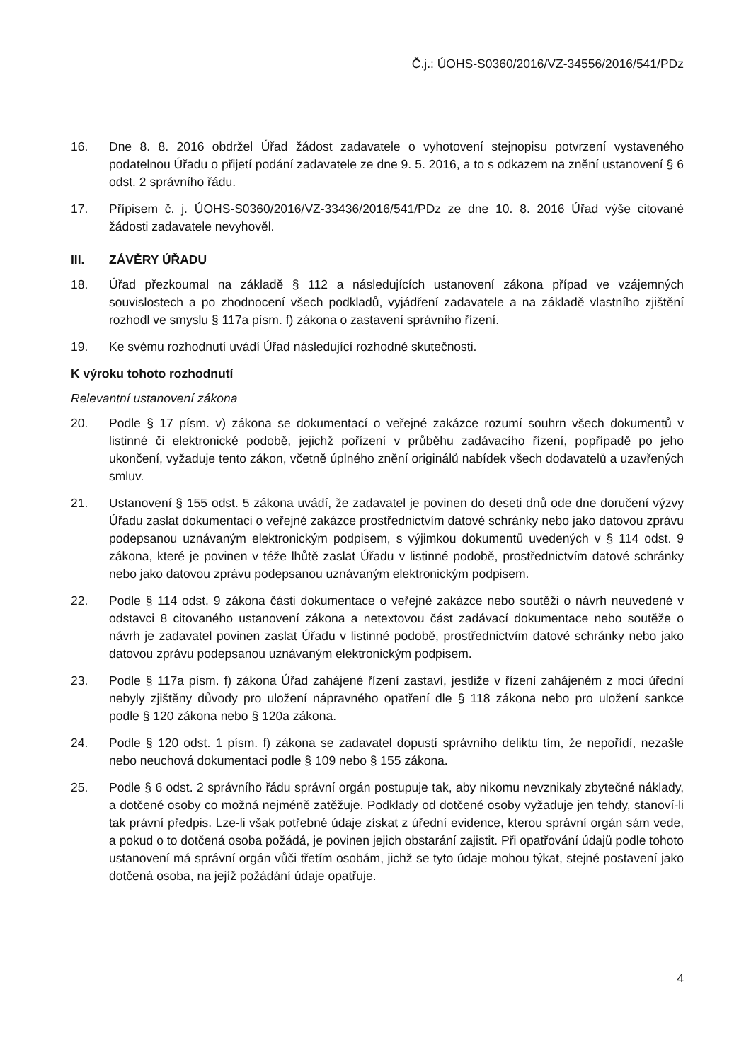Č.j.: ÚOHS-S0360/2016/VZ-34556/2016/541/PDz
16. Dne 8. 8. 2016 obdržel Úřad žádost zadavatele o vyhotovení stejnopisu potvrzení vystaveného podatelnou Úřadu o přijetí podání zadavatele ze dne 9. 5. 2016, a to s odkazem na znění ustanovení § 6 odst. 2 správního řádu.
17. Přípisem č. j. ÚOHS-S0360/2016/VZ-33436/2016/541/PDz ze dne 10. 8. 2016 Úřad výše citované žádosti zadavatele nevyhověl.
III. ZÁVĚRY ÚŘADU
18. Úřad přezkoumal na základě § 112 a následujících ustanovení zákona případ ve vzájemných souvislostech a po zhodnocení všech podkladů, vyjádření zadavatele a na základě vlastního zjištění rozhodl ve smyslu § 117a písm. f) zákona o zastavení správního řízení.
19. Ke svému rozhodnutí uvádí Úřad následující rozhodné skutečnosti.
K výroku tohoto rozhodnutí
Relevantní ustanovení zákona
20. Podle § 17 písm. v) zákona se dokumentací o veřejné zakázce rozumí souhrn všech dokumentů v listinné či elektronické podobě, jejichž pořízení v průběhu zadávacího řízení, popřípadě po jeho ukončení, vyžaduje tento zákon, včetně úplného znění originálů nabídek všech dodavatelů a uzavřených smluv.
21. Ustanovení § 155 odst. 5 zákona uvádí, že zadavatel je povinen do deseti dnů ode dne doručení výzvy Úřadu zaslat dokumentaci o veřejné zakázce prostřednictvím datové schránky nebo jako datovou zprávu podepsanou uznávaným elektronickým podpisem, s výjimkou dokumentů uvedených v § 114 odst. 9 zákona, které je povinen v téže lhůtě zaslat Úřadu v listinné podobě, prostřednictvím datové schránky nebo jako datovou zprávu podepsanou uznávaným elektronickým podpisem.
22. Podle § 114 odst. 9 zákona části dokumentace o veřejné zakázce nebo soutěži o návrh neuvedené v odstavci 8 citovaného ustanovení zákona a netextovou část zadávací dokumentace nebo soutěže o návrh je zadavatel povinen zaslat Úřadu v listinné podobě, prostřednictvím datové schránky nebo jako datovou zprávu podepsanou uznávaným elektronickým podpisem.
23. Podle § 117a písm. f) zákona Úřad zahájené řízení zastaví, jestliže v řízení zahájeném z moci úřední nebyly zjištěny důvody pro uložení nápravného opatření dle § 118 zákona nebo pro uložení sankce podle § 120 zákona nebo § 120a zákona.
24. Podle § 120 odst. 1 písm. f) zákona se zadavatel dopustí správního deliktu tím, že nepořídí, nezašle nebo neuchová dokumentaci podle § 109 nebo § 155 zákona.
25. Podle § 6 odst. 2 správního řádu správní orgán postupuje tak, aby nikomu nevznikaly zbytečné náklady, a dotčené osoby co možná nejméně zatěžuje. Podklady od dotčené osoby vyžaduje jen tehdy, stanoví-li tak právní předpis. Lze-li však potřebné údaje získat z úřední evidence, kterou správní orgán sám vede, a pokud o to dotčená osoba požádá, je povinen jejich obstarání zajistit. Při opatřování údajů podle tohoto ustanovení má správní orgán vůči třetím osobám, jichž se tyto údaje mohou týkat, stejné postavení jako dotčená osoba, na jejíž požádání údaje opatřuje.
4